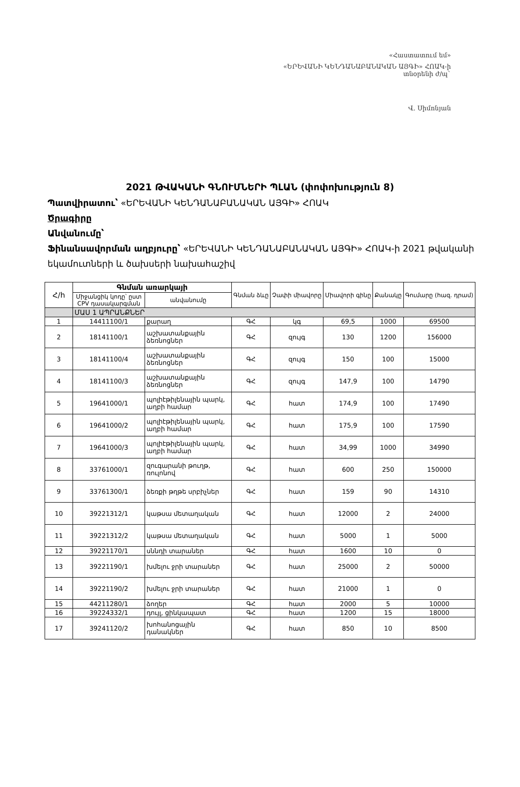«Հաստատում եմ»
«ԵՐԵՎԱՆԻ ԿԵՆԴԱՆԱԲԱՆԱԿԱՆ ԱՅԳԻ» ՀՈԱԿ-ի
տնօրենի ժ/պ`
Վ. Սիմոնյան
2021 ԹՎԱԿԱՆԻ ԳՆՈՒՄՆԵՐԻ ՊԼԱՆ (փոփոխություն 8)
Պատվիրատու՝ «ԵՐԵՎԱՆԻ ԿԵՆԴԱՆԱԲԱՆԱԿԱՆ ԱՅԳԻ» ՀՈԱԿ
Ծրագիրը
Անվանումը՝
Ֆինանսավորման աղբյուրը՝ «ԵՐԵՎԱՆԻ ԿԵՆԴԱՆԱԲԱՆԱԿԱՆ ԱՅԳԻ» ՀՈԱԿ-ի 2021 թվականի եկամուտների և ծախսերի նախահաշիվ
| Հ/հ | Գնման առարկայի | | Գնման ձևը | Չափի միավորը | Միավորի գինը | Քանակը | Գումարը (հազ. դրամ) |
| --- | --- | --- | --- | --- | --- | --- | --- |
| | Միջանցիկ կոդը՝ ըստ CPV դասակարգման | անվանումը | | | | | |
| | ՄԱՍ 1 ԱՊՐԱՆՔՆԵՐ | | | | | | |
| 1 | 14411100/1 | քարաղ | ԳՀ | կգ | 69,5 | 1000 | 69500 |
| 2 | 18141100/1 | աշխատանքային ձեռնոցներ | ԳՀ | զույգ | 130 | 1200 | 156000 |
| 3 | 18141100/4 | աշխատանքային ձեռնոցներ | ԳՀ | զույգ | 150 | 100 | 15000 |
| 4 | 18141100/3 | աշխատանքային ձեռնոցներ | ԳՀ | զույգ | 147,9 | 100 | 14790 |
| 5 | 19641000/1 | պոլիէթիլենային պարկ, աղբի համար | ԳՀ | հատ | 174,9 | 100 | 17490 |
| 6 | 19641000/2 | պոլիէթիլենային պարկ, աղբի համար | ԳՀ | հատ | 175,9 | 100 | 17590 |
| 7 | 19641000/3 | պոլիէթիլենային պարկ, աղբի համար | ԳՀ | հատ | 34,99 | 1000 | 34990 |
| 8 | 33761000/1 | զուգարանի թուղթ, ռուլոնով | ԳՀ | հատ | 600 | 250 | 150000 |
| 9 | 33761300/1 | ձեռքի թղթե սրբիչներ | ԳՀ | հատ | 159 | 90 | 14310 |
| 10 | 39221312/1 | կաթսա մետաղական | ԳՀ | հատ | 12000 | 2 | 24000 |
| 11 | 39221312/2 | կաթսա մետաղական | ԳՀ | հատ | 5000 | 1 | 5000 |
| 12 | 39221170/1 | սննդի տարաներ | ԳՀ | հատ | 1600 | 10 | 0 |
| 13 | 39221190/1 | խմելու ջրի տարաներ | ԳՀ | հատ | 25000 | 2 | 50000 |
| 14 | 39221190/2 | խմելու ջրի տարաներ | ԳՀ | հատ | 21000 | 1 | 0 |
| 15 | 44211280/1 | ձողեր | ԳՀ | հատ | 2000 | 5 | 10000 |
| 16 | 39224332/1 | դույլ, ցինկապատ | ԳՀ | հատ | 1200 | 15 | 18000 |
| 17 | 39241120/2 | խոհանոցային դանակներ | ԳՀ | հատ | 850 | 10 | 8500 |